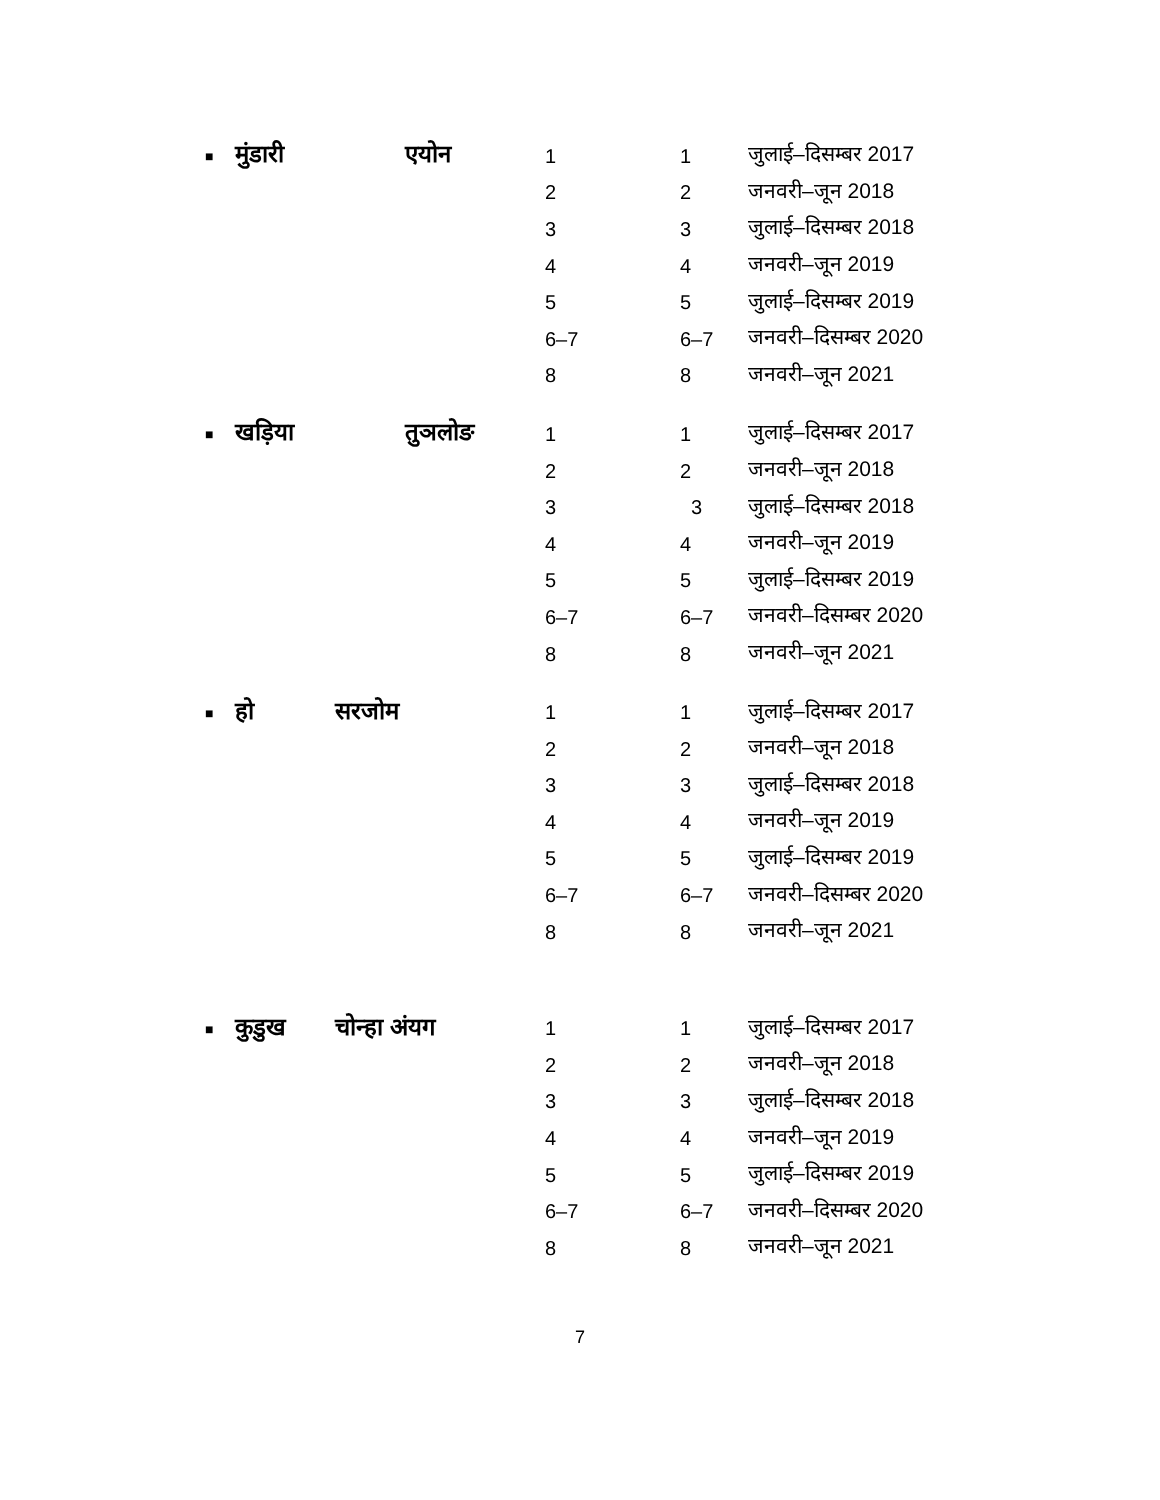| ■ | मुंडारी | एयोन | 1 | 1 | जुलाई–दिसम्बर 2017 |
| | | | 2 | 2 | जनवरी–जून 2018 |
| | | | 3 | 3 | जुलाई–दिसम्बर 2018 |
| | | | 4 | 4 | जनवरी–जून 2019 |
| | | | 5 | 5 | जुलाई–दिसम्बर 2019 |
| | | | 6–7 | 6–7 | जनवरी–दिसम्बर 2020 |
| | | | 8 | 8 | जनवरी–जून 2021 |
| ■ | खड़िया | तुञलोङ | 1 | 1 | जुलाई–दिसम्बर 2017 |
| | | | 2 | 2 | जनवरी–जून 2018 |
| | | | 3 | 3 | जुलाई–दिसम्बर 2018 |
| | | | 4 | 4 | जनवरी–जून 2019 |
| | | | 5 | 5 | जुलाई–दिसम्बर 2019 |
| | | | 6–7 | 6–7 | जनवरी–दिसम्बर 2020 |
| | | | 8 | 8 | जनवरी–जून 2021 |
| ■ | हो | सरजोम | 1 | 1 | जुलाई–दिसम्बर 2017 |
| | | | 2 | 2 | जनवरी–जून 2018 |
| | | | 3 | 3 | जुलाई–दिसम्बर 2018 |
| | | | 4 | 4 | जनवरी–जून 2019 |
| | | | 5 | 5 | जुलाई–दिसम्बर 2019 |
| | | | 6–7 | 6–7 | जनवरी–दिसम्बर 2020 |
| | | | 8 | 8 | जनवरी–जून 2021 |
| ■ | कुडुख | चोन्हा अंयग | 1 | 1 | जुलाई–दिसम्बर 2017 |
| | | | 2 | 2 | जनवरी–जून 2018 |
| | | | 3 | 3 | जुलाई–दिसम्बर 2018 |
| | | | 4 | 4 | जनवरी–जून 2019 |
| | | | 5 | 5 | जुलाई–दिसम्बर 2019 |
| | | | 6–7 | 6–7 | जनवरी–दिसम्बर 2020 |
| | | | 8 | 8 | जनवरी–जून 2021 |
7